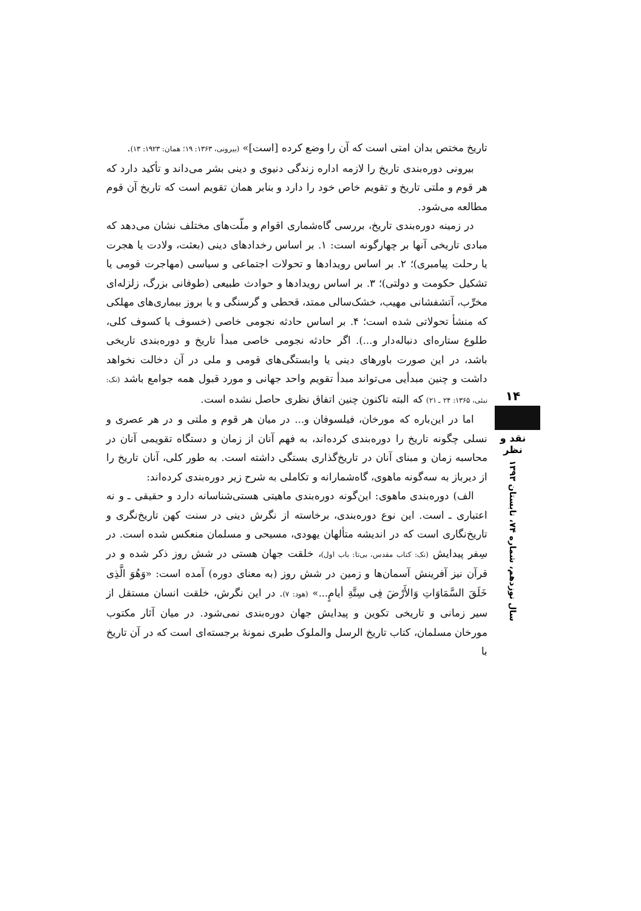تاریخ مختص بدان امتی است که آن را وضع کرده [است]» (بیرونی، ۱۳۶۳: ۱۹؛ همان: ۱۹۲۳: ۱۳).
بیرونی دوره‌بندی تاریخ را لازمه اداره زندگی دنیوی و دینی بشر می‌داند و تأکید دارد که هر قوم و ملتی تاریخ و تقویم خاص خود را دارد و بنابر همان تقویم است که تاریخ آن قوم مطالعه می‌شود.
در زمینه دوره‌بندی تاریخ، بررسی گاه‌شماری اقوام و ملّت‌های مختلف نشان می‌دهد که مبادی تاریخی آنها بر چهارگونه است: ۱. بر اساس رخدادهای دینی (بعثت، ولادت یا هجرت یا رحلت پیامبری)؛ ۲. بر اساس رویدادها و تحولات اجتماعی و سیاسی (مهاجرت قومی یا تشکیل حکومت و دولتی)؛ ۳. بر اساس رویدادها و حوادث طبیعی (طوفانی بزرگ، زلزله‌ای مخرِّب، آتشفشانی مهیب، خشک‌سالی ممتد، قحطی و گرسنگی و یا بروز بیماری‌های مهلکی که منشأ تحولاتی شده است؛ ۴. بر اساس حادثه نجومی خاصی (خسوف یا کسوف کلی، طلوع ستاره‌ای دنباله‌دار و...). اگر حادثه نجومی خاصی مبدأ تاریخ و دوره‌بندی تاریخی باشد، در این صورت باورهای دینی یا وابستگی‌های قومی و ملی در آن دخالت نخواهد داشت و چنین مبدأیی می‌تواند مبدأ تقویم واحد جهانی و مورد قبول همه جوامع باشد (نک: نبئی، ۱۳۶۵: ۲۴ ـ ۲۱) که البته تاکنون چنین اتفاق نظری حاصل نشده است.
اما در این‌باره که مورخان، فیلسوفان و... در میان هر قوم و ملتی و در هر عصری و نسلی چگونه تاریخ را دوره‌بندی کرده‌اند، به فهم آنان از زمان و دستگاه تقویمی آنان در محاسبه زمان و مبنای آنان در تاریخ‌گذاری بستگی داشته است. به طور کلی، آنان تاریخ را از دیرباز به سه‌گونه ماهوی، گاه‌شمارانه و تکاملی به شرح زیر دوره‌بندی کرده‌اند:
الف) دوره‌بندی ماهوی: این‌گونه دوره‌بندی ماهیتی هستی‌شناسانه دارد و حقیقی ـ و نه اعتباری ـ است. این نوع دوره‌بندی، برخاسته از نگرش دینی در سنت کهن تاریخ‌نگری و تاریخ‌نگاری است که در اندیشه متألهان یهودی، مسیحی و مسلمان منعکس شده است. در سِفر پیدایش (نک: کتاب مقدس، بی‌تا: باب اول)، خلقت جهان هستی در شش روز ذکر شده و در قرآن نیز آفرینش آسمان‌ها و زمین در شش روز (به معنای دوره) آمده است: «وَهُوَ الَّذِی خَلَقَ السَّمَاوَاتِ وَالأَرْضَ فِی سِتَّةِ أیامٍ...» (هود: ۷). در این نگرش، خلقت انسان مستقل از سیر زمانی و تاریخی تکوین و پیدایش جهان دوره‌بندی نمی‌شود. در میان آثار مکتوب مورخان مسلمان، کتاب تاریخ الرسل والملوک طبری نمونهٔ برجسته‌ای است که در آن تاریخ با
۱۴
نقد و نظر
سال نوزدهم، شماره ۷۴، تابستان ۱۳۹۳